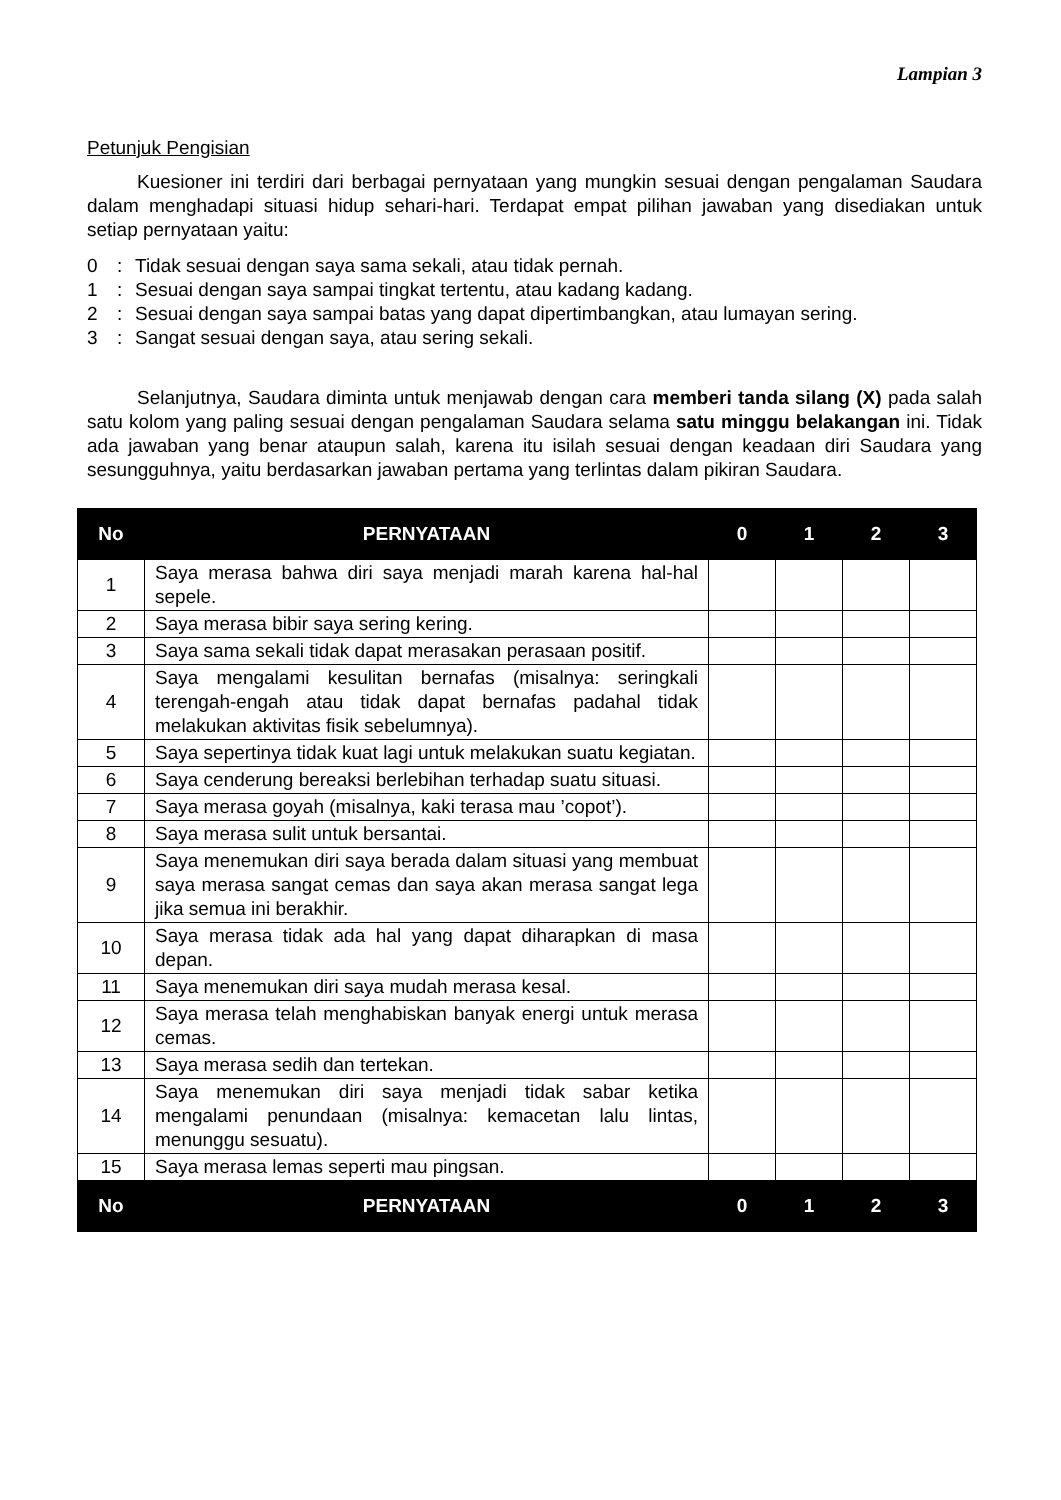Lampian 3
Petunjuk Pengisian
Kuesioner ini terdiri dari berbagai pernyataan yang mungkin sesuai dengan pengalaman Saudara dalam menghadapi situasi hidup sehari-hari. Terdapat empat pilihan jawaban yang disediakan untuk setiap pernyataan yaitu:
0: Tidak sesuai dengan saya sama sekali, atau tidak pernah.
1: Sesuai dengan saya sampai tingkat tertentu, atau kadang kadang.
2: Sesuai dengan saya sampai batas yang dapat dipertimbangkan, atau lumayan sering.
3: Sangat sesuai dengan saya, atau sering sekali.
Selanjutnya, Saudara diminta untuk menjawab dengan cara memberi tanda silang (X) pada salah satu kolom yang paling sesuai dengan pengalaman Saudara selama satu minggu belakangan ini. Tidak ada jawaban yang benar ataupun salah, karena itu isilah sesuai dengan keadaan diri Saudara yang sesungguhnya, yaitu berdasarkan jawaban pertama yang terlintas dalam pikiran Saudara.
| No | PERNYATAAN | 0 | 1 | 2 | 3 |
| --- | --- | --- | --- | --- | --- |
| 1 | Saya merasa bahwa diri saya menjadi marah karena hal-hal sepele. | | | | |
| 2 | Saya merasa bibir saya sering kering. | | | | |
| 3 | Saya sama sekali tidak dapat merasakan perasaan positif. | | | | |
| 4 | Saya mengalami kesulitan bernafas (misalnya: seringkali terengah-engah atau tidak dapat bernafas padahal tidak melakukan aktivitas fisik sebelumnya). | | | | |
| 5 | Saya sepertinya tidak kuat lagi untuk melakukan suatu kegiatan. | | | | |
| 6 | Saya cenderung bereaksi berlebihan terhadap suatu situasi. | | | | |
| 7 | Saya merasa goyah (misalnya, kaki terasa mau ’copot’). | | | | |
| 8 | Saya merasa sulit untuk bersantai. | | | | |
| 9 | Saya menemukan diri saya berada dalam situasi yang membuat saya merasa sangat cemas dan saya akan merasa sangat lega jika semua ini berakhir. | | | | |
| 10 | Saya merasa tidak ada hal yang dapat diharapkan di masa depan. | | | | |
| 11 | Saya menemukan diri saya mudah merasa kesal. | | | | |
| 12 | Saya merasa telah menghabiskan banyak energi untuk merasa cemas. | | | | |
| 13 | Saya merasa sedih dan tertekan. | | | | |
| 14 | Saya menemukan diri saya menjadi tidak sabar ketika mengalami penundaan (misalnya: kemacetan lalu lintas, menunggu sesuatu). | | | | |
| 15 | Saya merasa lemas seperti mau pingsan. | | | | |
| No | PERNYATAAN | 0 | 1 | 2 | 3 |